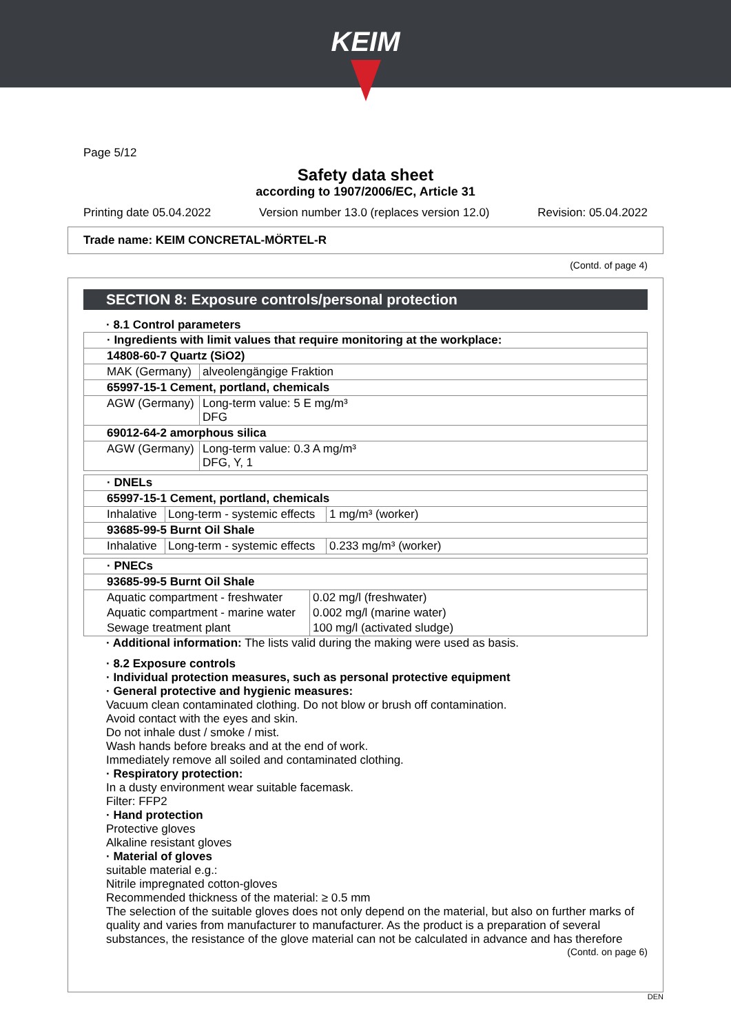KEIM
Page 5/12
Safety data sheet
according to 1907/2006/EC, Article 31
Printing date 05.04.2022 Version number 13.0 (replaces version 12.0) Revision: 05.04.2022
Trade name: KEIM CONCRETAL-MÖRTEL-R
(Contd. of page 4)
SECTION 8: Exposure controls/personal protection
· 8.1 Control parameters
| · Ingredients with limit values that require monitoring at the workplace: | |
| 14808-60-7 Quartz (SiO2) | |
| MAK (Germany) | alveolengängige Fraktion |
| 65997-15-1 Cement, portland, chemicals | |
| AGW (Germany) | Long-term value: 5 E mg/m³ DFG |
| 69012-64-2 amorphous silica | |
| AGW (Germany) | Long-term value: 0.3 A mg/m³ DFG, Y, 1 |
| · DNELs | | |
| 65997-15-1 Cement, portland, chemicals | | |
| Inhalative | Long-term - systemic effects | 1 mg/m³ (worker) |
| 93685-99-5 Burnt Oil Shale | | |
| Inhalative | Long-term - systemic effects | 0.233 mg/m³ (worker) |
| · PNECs | |
| 93685-99-5 Burnt Oil Shale | |
| Aquatic compartment - freshwater | 0.02 mg/l (freshwater) |
| Aquatic compartment - marine water | 0.002 mg/l (marine water) |
| Sewage treatment plant | 100 mg/l (activated sludge) |
· Additional information: The lists valid during the making were used as basis.
· 8.2 Exposure controls
· Individual protection measures, such as personal protective equipment
· General protective and hygienic measures:
Vacuum clean contaminated clothing. Do not blow or brush off contamination.
Avoid contact with the eyes and skin.
Do not inhale dust / smoke / mist.
Wash hands before breaks and at the end of work.
Immediately remove all soiled and contaminated clothing.
· Respiratory protection:
In a dusty environment wear suitable facemask.
Filter: FFP2
· Hand protection
Protective gloves
Alkaline resistant gloves
· Material of gloves
suitable material e.g.:
Nitrile impregnated cotton-gloves
Recommended thickness of the material: ≥ 0.5 mm
The selection of the suitable gloves does not only depend on the material, but also on further marks of quality and varies from manufacturer to manufacturer. As the product is a preparation of several substances, the resistance of the glove material can not be calculated in advance and has therefore
(Contd. on page 6)
DEN